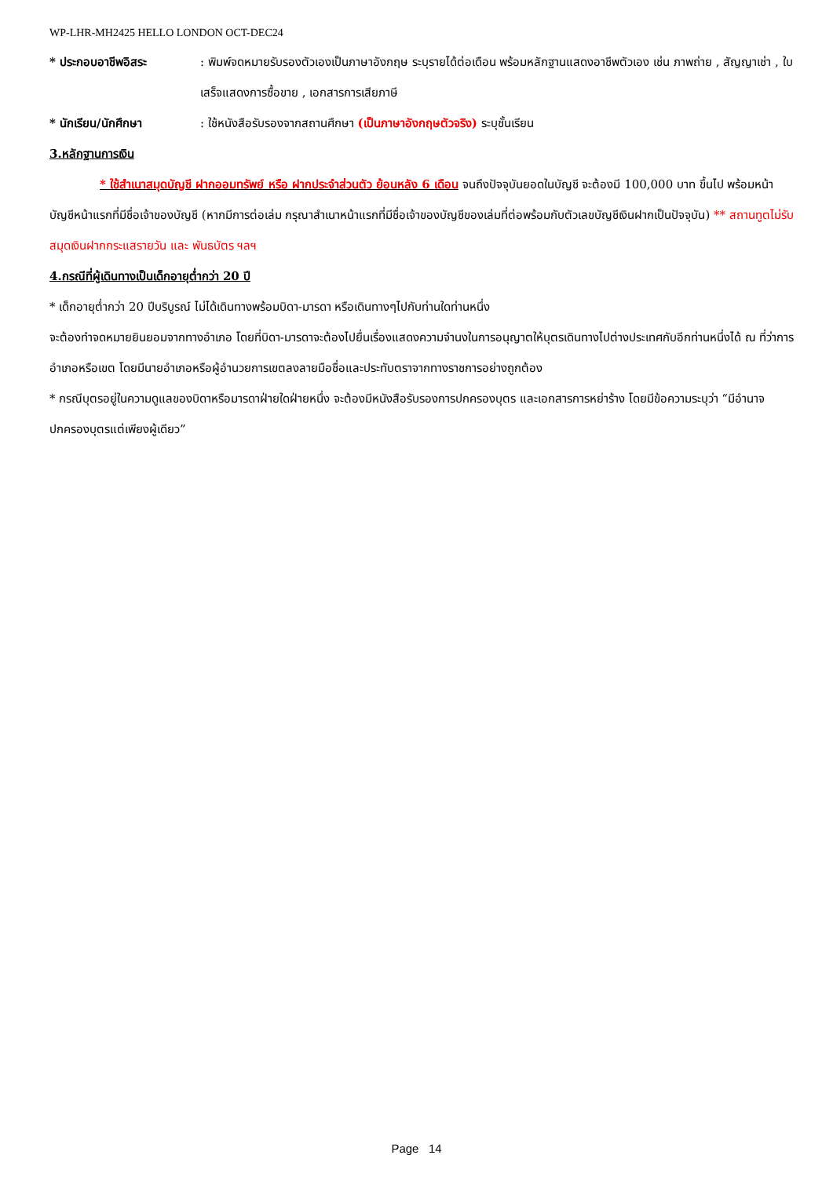WP-LHR-MH2425 HELLO LONDON OCT-DEC24
* ประกอบอาชีพอิสระ : พิมพ์จดหมายรับรองตัวเองเป็นภาษาอังกฤษ ระบุรายได้ต่อเดือน พร้อมหลักฐานแสดงอาชีพตัวเอง เช่น ภาพถ่าย , สัญญาเช่า , ใบเสร็จแสดงการซื้อขาย , เอกสารการเสียภาษี
* นักเรียน/นักศึกษา : ใช้หนังสือรับรองจากสถานศึกษา (เป็นภาษาอังกฤษตัวจริง) ระบุชั้นเรียน
3.หลักฐานการเงิน
* ใช้สำเนาสมุดบัญชี ฝากออมทรัพย์ หรือ ฝากประจำส่วนตัว ย้อนหลัง 6 เดือน จนถึงปัจจุบันยอดในบัญชี จะต้องมี 100,000 บาท ขึ้นไป พร้อมหน้าบัญชีหน้าแรกที่มีชื่อเจ้าของบัญชี (หากมีการต่อเล่ม กรุณาสำเนาหน้าแรกที่มีชื่อเจ้าของบัญชีของเล่มที่ต่อพร้อมกับตัวเลขบัญชีเงินฝากเป็นปัจจุบัน) ** สถานทูตไม่รับสมุดเงินฝากกระแสรายวัน และ พันธบัตร ฯลฯ
4.กรณีที่ผู้เดินทางเป็นเด็กอายุต่ำกว่า 20 ปี
* เด็กอายุต่ำกว่า 20 ปีบริบูรณ์ ไม่ได้เดินทางพร้อมบิดา-มารดา หรือเดินทางๆไปกับท่านใดท่านหนึ่ง
จะต้องทำจดหมายยินยอมจากทางอำเภอ โดยที่บิดา-มารดาจะต้องไปยื่นเรื่องแสดงความจำนงในการอนุญาตให้บุตรเดินทางไปต่างประเทศกับอีกท่านหนึ่งได้ ณ ที่ว่าการอำเภอหรือเขต โดยมีนายอำเภอหรือผู้อำนวยการเขตลงลายมือชื่อและประทับตราจากทางราชการอย่างถูกต้อง
* กรณีบุตรอยู่ในความดูแลของบิดาหรือมารดาฝ่ายใดฝ่ายหนึ่ง จะต้องมีหนังสือรับรองการปกครองบุตร และเอกสารการหย่าร้าง โดยมีข้อความระบุว่า “มีอำนาจปกครองบุตรแต่เพียงผู้เดียว”
Page 14